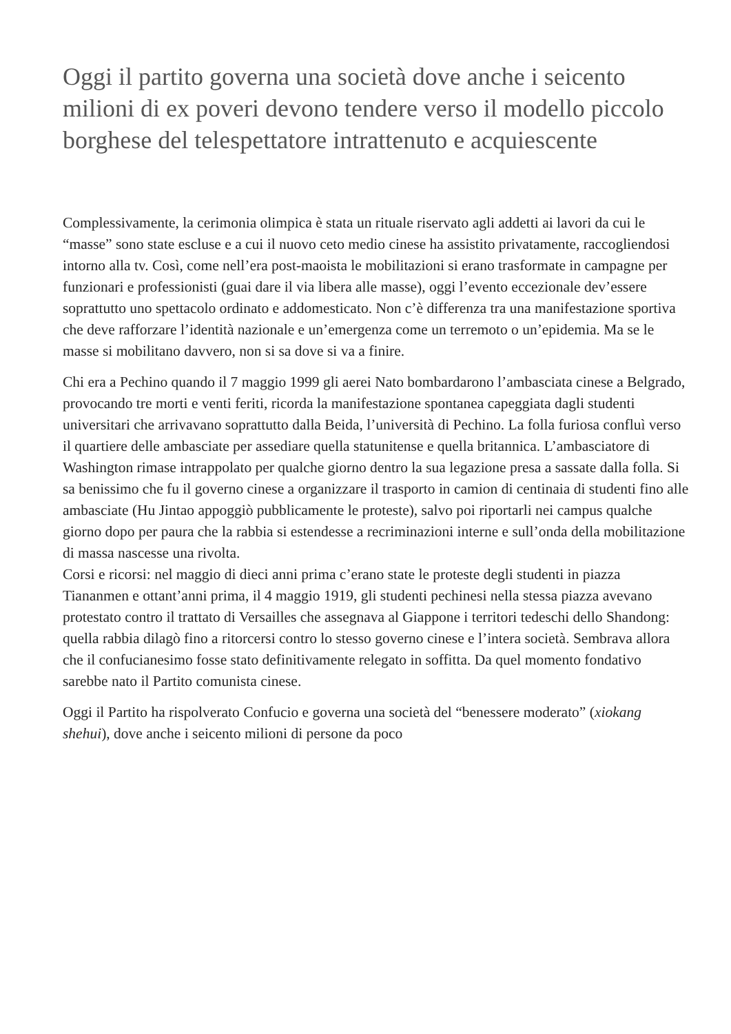Oggi il partito governa una società dove anche i seicento milioni di ex poveri devono tendere verso il modello piccolo borghese del telespettatore intrattenuto e acquiescente
Complessivamente, la cerimonia olimpica è stata un rituale riservato agli addetti ai lavori da cui le “masse” sono state escluse e a cui il nuovo ceto medio cinese ha assistito privatamente, raccogliendosi intorno alla tv. Così, come nell’era post-maoista le mobilitazioni si erano trasformate in campagne per funzionari e professionisti (guai dare il via libera alle masse), oggi l’evento eccezionale dev’essere soprattutto uno spettacolo ordinato e addomesticato. Non c’è differenza tra una manifestazione sportiva che deve rafforzare l’identità nazionale e un’emergenza come un terremoto o un’epidemia. Ma se le masse si mobilitano davvero, non si sa dove si va a finire.
Chi era a Pechino quando il 7 maggio 1999 gli aerei Nato bombardarono l’ambasciata cinese a Belgrado, provocando tre morti e venti feriti, ricorda la manifestazione spontanea capeggiata dagli studenti universitari che arrivavano soprattutto dalla Beida, l’università di Pechino. La folla furiosa confluì verso il quartiere delle ambasciate per assediare quella statunitense e quella britannica. L’ambasciatore di Washington rimase intrappolato per qualche giorno dentro la sua legazione presa a sassate dalla folla. Si sa benissimo che fu il governo cinese a organizzare il trasporto in camion di centinaia di studenti fino alle ambasciate (Hu Jintao appoggiò pubblicamente le proteste), salvo poi riportarli nei campus qualche giorno dopo per paura che la rabbia si estendesse a recriminazioni interne e sull’onda della mobilitazione di massa nascesse una rivolta.
Corsi e ricorsi: nel maggio di dieci anni prima c’erano state le proteste degli studenti in piazza Tiananmen e ottant’anni prima, il 4 maggio 1919, gli studenti pechinesi nella stessa piazza avevano protestato contro il trattato di Versailles che assegnava al Giappone i territori tedeschi dello Shandong: quella rabbia dilagò fino a ritorcersi contro lo stesso governo cinese e l’intera società. Sembrava allora che il confucianesimo fosse stato definitivamente relegato in soffitta. Da quel momento fondativo sarebbe nato il Partito comunista cinese.
Oggi il Partito ha rispolverato Confucio e governa una società del “benessere moderato” (xiokang shehui), dove anche i seicento milioni di persone da poco